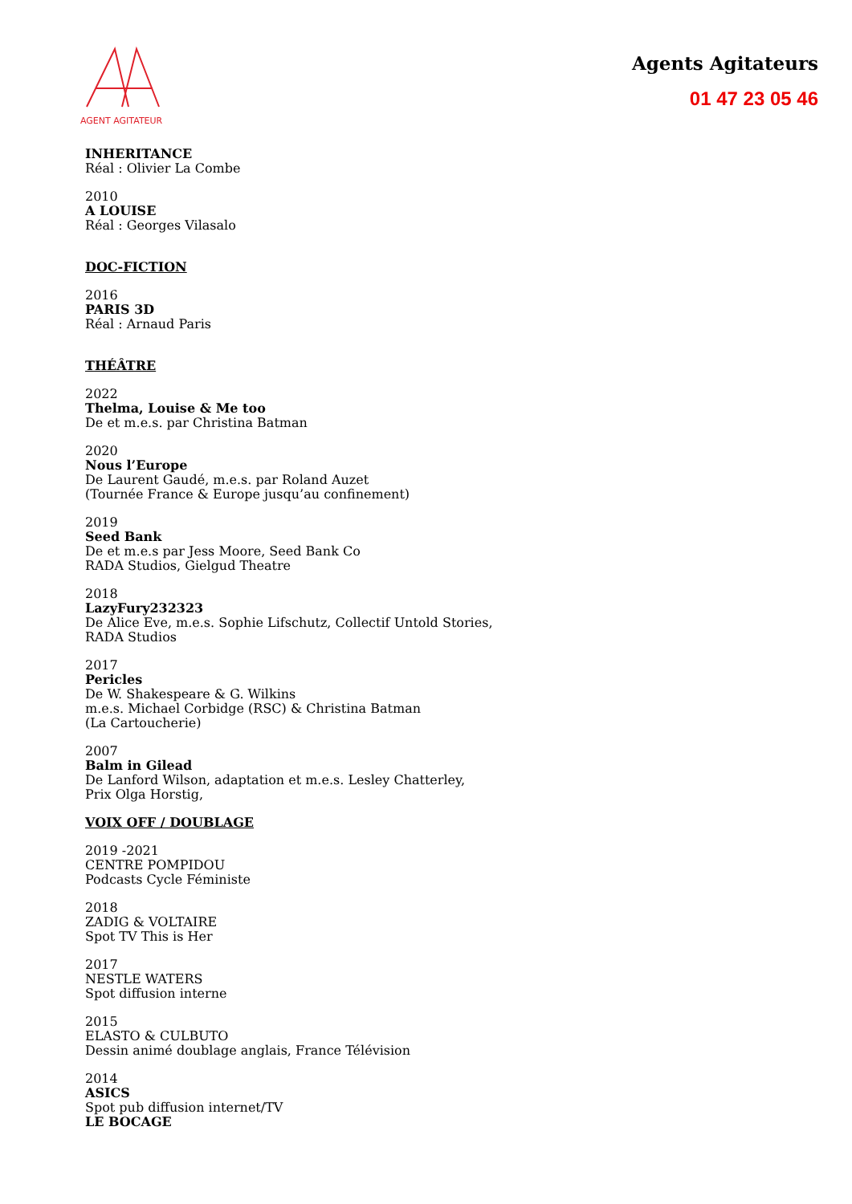AGENT AGITATEUR
Agents Agitateurs
01 47 23 05 46
INHERITANCE
Réal : Olivier La Combe
2010
A LOUISE
Réal : Georges Vilasalo
DOC-FICTION
2016
PARIS 3D
Réal : Arnaud Paris
THÉÂTRE
2022
Thelma, Louise & Me too
De et m.e.s. par Christina Batman
2020
Nous l’Europe
De Laurent Gaudé, m.e.s. par Roland Auzet
(Tournée France & Europe jusqu’au confinement)
2019
Seed Bank
De et m.e.s par Jess Moore, Seed Bank Co
RADA Studios, Gielgud Theatre
2018
LazyFury232323
De Alice Eve, m.e.s. Sophie Lifschutz, Collectif Untold Stories,
RADA Studios
2017
Pericles
De W. Shakespeare & G. Wilkins
m.e.s. Michael Corbidge (RSC) & Christina Batman
(La Cartoucherie)
2007
Balm in Gilead
De Lanford Wilson, adaptation et m.e.s. Lesley Chatterley,
Prix Olga Horstig,
VOIX OFF / DOUBLAGE
2019 -2021
CENTRE POMPIDOU
Podcasts Cycle Féministe
2018
ZADIG & VOLTAIRE
Spot TV This is Her
2017
NESTLE WATERS
Spot diffusion interne
2015
ELASTO & CULBUTO
Dessin animé doublage anglais, France Télévision
2014
ASICS
Spot pub diffusion internet/TV
LE BOCAGE